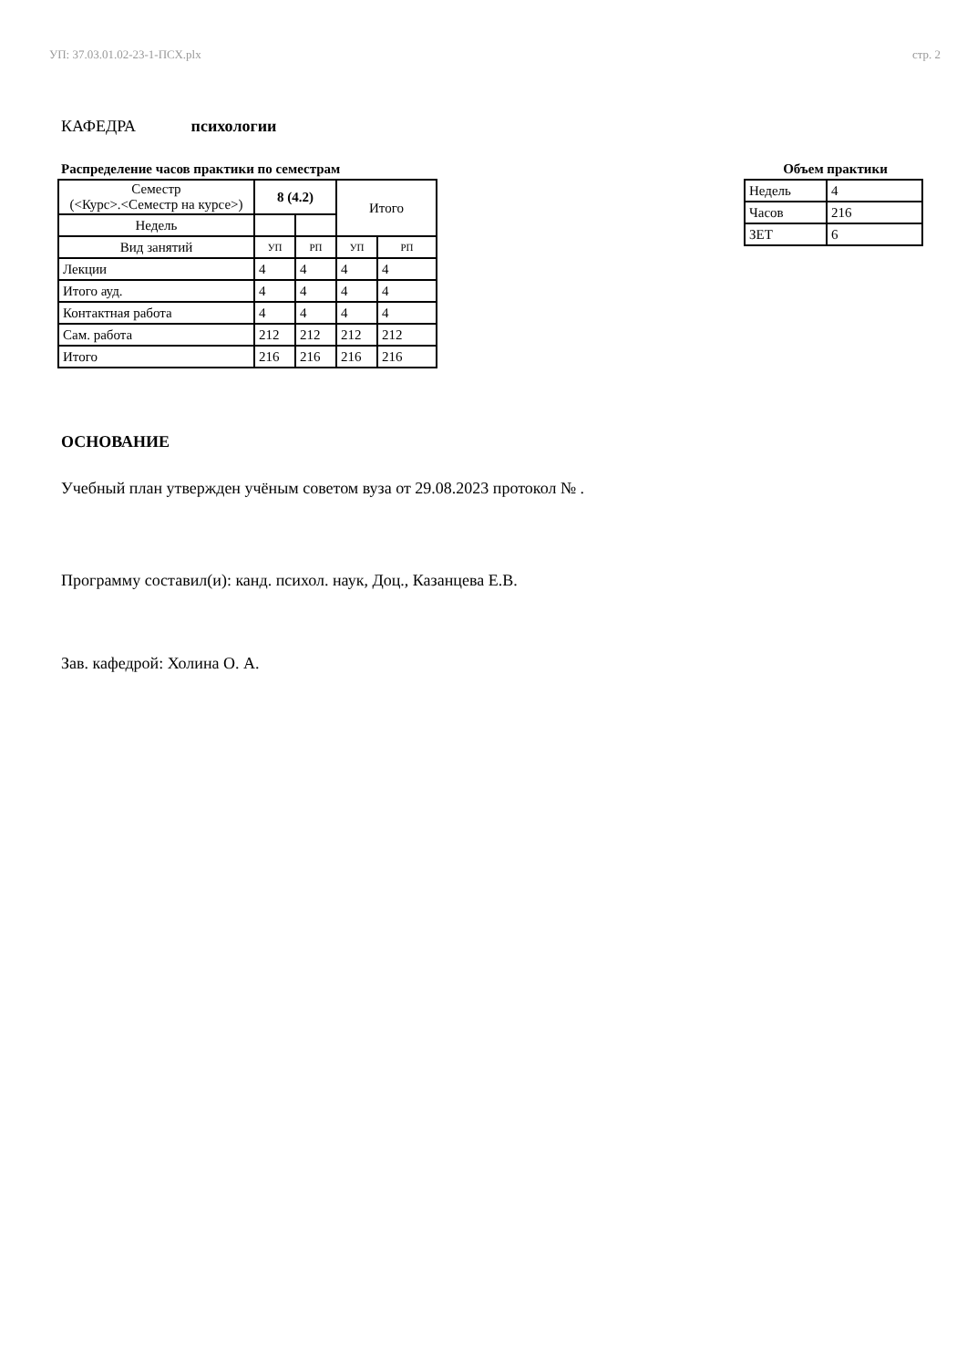УП: 37.03.01.02-23-1-ПСХ.plx стр. 2
КАФЕДРА психологии
Распределение часов практики по семестрам
| Семестр (<Курс>.<Семестр на курсе>) | 8 (4.2) | | Итого | |
| Недель | | | | |
| Вид занятий | УП | РП | УП | РП |
| Лекции | 4 | 4 | 4 | 4 |
| Итого ауд. | 4 | 4 | 4 | 4 |
| Контактная работа | 4 | 4 | 4 | 4 |
| Сам. работа | 212 | 212 | 212 | 212 |
| Итого | 216 | 216 | 216 | 216 |
Объем практики
| Недель | 4 |
| Часов | 216 |
| ЗЕТ | 6 |
ОСНОВАНИЕ
Учебный план утвержден учёным советом вуза от 29.08.2023 протокол № .
Программу составил(и): канд. психол. наук, Доц., Казанцева Е.В.
Зав. кафедрой: Холина О. А.